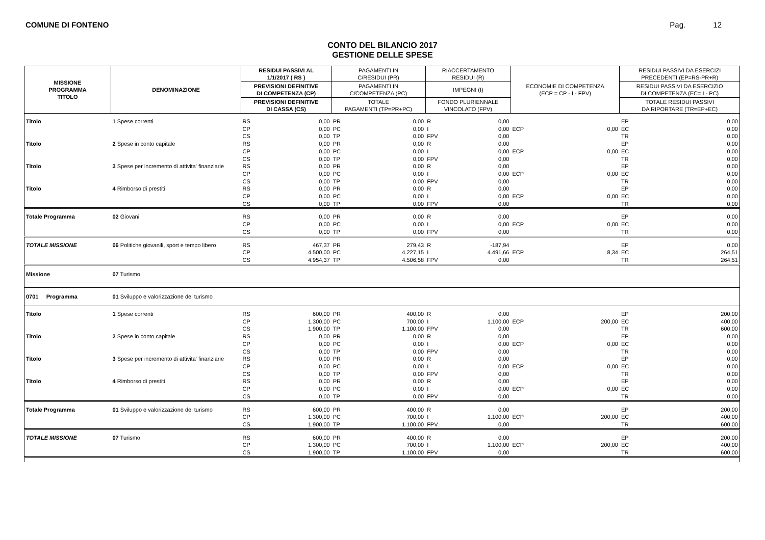COMUNE DI FONTENO Pag. 12
CONTO DEL BILANCIO 2017
GESTIONE DELLE SPESE
| MISSIONE PROGRAMMA TITOLO | DENOMINAZIONE | RESIDUI PASSIVI AL 1/1/2017 ( RS ) | | PAGAMENTI IN C/RESIDUI (PR) | | RIACCERTAMENTO RESIDUI (R) | | ECONOMIE DI COMPETENZA (ECP = CP - I - FPV) | | RESIDUI PASSIVI DA ESERCIZI PRECEDENTI (EP=RS-PR+R) | |
| --- | --- | --- | --- | --- | --- | --- | --- | --- | --- | --- | --- |
| | | PREVISIONI DEFINITIVE DI COMPETENZA (CP) | | PAGAMENTI IN C/COMPETENZA (PC) | | IMPEGNI (I) | | | | RESIDUI PASSIVI DA ESERCIZIO DI COMPETENZA (EC= I - PC) | |
| | | PREVISIONI DEFINITIVE DI CASSA (CS) | | TOTALE PAGAMENTI (TP=PR+PC) | | FONDO PLURIENNALE VINCOLATO (FPV) | | | | TOTALE RESIDUI PASSIVI DA RIPORTARE (TR=EP+EC) | |
| Titolo | 1 Spese correnti | RS | 0,00 | PR | 0,00 | R | 0,00 | | | EP | 0,00 |
| | | CP | 0,00 | PC | 0,00 | I | 0,00 | ECP | 0,00 | EC | 0,00 |
| | | CS | 0,00 | TP | 0,00 | FPV | 0,00 | | | TR | 0,00 |
| Titolo | 2 Spese in conto capitale | RS | 0,00 | PR | 0,00 | R | 0,00 | | | EP | 0,00 |
| | | CP | 0,00 | PC | 0,00 | I | 0,00 | ECP | 0,00 | EC | 0,00 |
| | | CS | 0,00 | TP | 0,00 | FPV | 0,00 | | | TR | 0,00 |
| Titolo | 3 Spese per incremento di attivita' finanziarie | RS | 0,00 | PR | 0,00 | R | 0,00 | | | EP | 0,00 |
| | | CP | 0,00 | PC | 0,00 | I | 0,00 | ECP | 0,00 | EC | 0,00 |
| | | CS | 0,00 | TP | 0,00 | FPV | 0,00 | | | TR | 0,00 |
| Titolo | 4 Rimborso di prestiti | RS | 0,00 | PR | 0,00 | R | 0,00 | | | EP | 0,00 |
| | | CP | 0,00 | PC | 0,00 | I | 0,00 | ECP | 0,00 | EC | 0,00 |
| | | CS | 0,00 | TP | 0,00 | FPV | 0,00 | | | TR | 0,00 |
| Totale Programma | 02 Giovani | RS | 0,00 | PR | 0,00 | R | 0,00 | | | EP | 0,00 |
| | | CP | 0,00 | PC | 0,00 | I | 0,00 | ECP | 0,00 | EC | 0,00 |
| | | CS | 0,00 | TP | 0,00 | FPV | 0,00 | | | TR | 0,00 |
| TOTALE MISSIONE | 06 Politiche giovanili, sport e tempo libero | RS | 467,37 | PR | 279,43 | R | -187,94 | | | EP | 0,00 |
| | | CP | 4.500,00 | PC | 4.227,15 | I | 4.491,66 | ECP | 8,34 | EC | 264,51 |
| | | CS | 4.954,37 | TP | 4.506,58 | FPV | 0,00 | | | TR | 264,51 |
| Missione | 07 Turismo | | | | | | | | | | |
| 0701 Programma | 01 Sviluppo e valorizzazione del turismo | | | | | | | | | | |
| Titolo | 1 Spese correnti | RS | 600,00 | PR | 400,00 | R | 0,00 | | | EP | 200,00 |
| | | CP | 1.300,00 | PC | 700,00 | I | 1.100,00 | ECP | 200,00 | EC | 400,00 |
| | | CS | 1.900,00 | TP | 1.100,00 | FPV | 0,00 | | | TR | 600,00 |
| Titolo | 2 Spese in conto capitale | RS | 0,00 | PR | 0,00 | R | 0,00 | | | EP | 0,00 |
| | | CP | 0,00 | PC | 0,00 | I | 0,00 | ECP | 0,00 | EC | 0,00 |
| | | CS | 0,00 | TP | 0,00 | FPV | 0,00 | | | TR | 0,00 |
| Titolo | 3 Spese per incremento di attivita' finanziarie | RS | 0,00 | PR | 0,00 | R | 0,00 | | | EP | 0,00 |
| | | CP | 0,00 | PC | 0,00 | I | 0,00 | ECP | 0,00 | EC | 0,00 |
| | | CS | 0,00 | TP | 0,00 | FPV | 0,00 | | | TR | 0,00 |
| Titolo | 4 Rimborso di prestiti | RS | 0,00 | PR | 0,00 | R | 0,00 | | | EP | 0,00 |
| | | CP | 0,00 | PC | 0,00 | I | 0,00 | ECP | 0,00 | EC | 0,00 |
| | | CS | 0,00 | TP | 0,00 | FPV | 0,00 | | | TR | 0,00 |
| Totale Programma | 01 Sviluppo e valorizzazione del turismo | RS | 600,00 | PR | 400,00 | R | 0,00 | | | EP | 200,00 |
| | | CP | 1.300,00 | PC | 700,00 | I | 1.100,00 | ECP | 200,00 | EC | 400,00 |
| | | CS | 1.900,00 | TP | 1.100,00 | FPV | 0,00 | | | TR | 600,00 |
| TOTALE MISSIONE | 07 Turismo | RS | 600,00 | PR | 400,00 | R | 0,00 | | | EP | 200,00 |
| | | CP | 1.300,00 | PC | 700,00 | I | 1.100,00 | ECP | 200,00 | EC | 400,00 |
| | | CS | 1.900,00 | TP | 1.100,00 | FPV | 0,00 | | | TR | 600,00 |